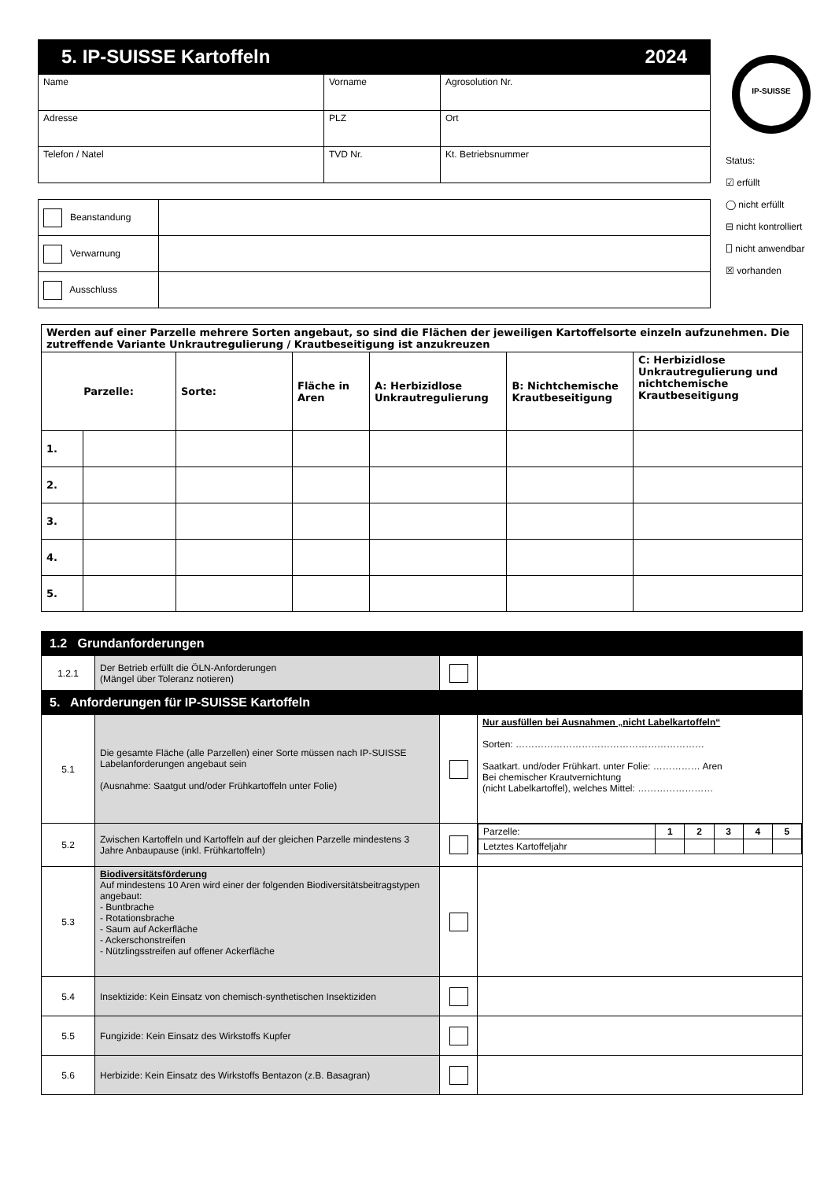5. IP-SUISSE Kartoffeln 2024
| Name | Vorname | | Agrosolution Nr. |
| Adresse | PLZ | Ort | |
| Telefon / Natel | TVD Nr. | | Kt. Betriebsnummer |
| Beanstandung | |
| Verwarnung | |
| Ausschluss | |
IP-SUISSE
Status:
☑ erfüllt
◯ nicht erfüllt
⊟ nicht kontrolliert
⎕ nicht anwendbar
☒ vorhanden
| Werden auf einer Parzelle mehrere Sorten angebaut, so sind die Flächen der jeweiligen Kartoffelsorte einzeln aufzunehmen. Die zutreffende Variante Unkrautregulierung / Krautbeseitigung ist anzukreuzen | | | | | | |
| Parzelle: | | Sorte: | Fläche in Aren | A: Herbizidlose Unkrautregulierung | B: Nichtchemische Krautbeseitigung | C: Herbizidlose Unkrautregulierung und nichtchemische Krautbeseitigung |
| 1. | | | | | | |
| 2. | | | | | | |
| 3. | | | | | | |
| 4. | | | | | | |
| 5. | | | | | | |
| 1.2 Grundanforderungen | | | |
| 1.2.1 | Der Betrieb erfüllt die ÖLN-Anforderungen (Mängel über Toleranz notieren) | | |
| 5. Anforderungen für IP-SUISSE Kartoffeln | | | |
| 5.1 | Die gesamte Fläche (alle Parzellen) einer Sorte müssen nach IP-SUISSE Labelanforderungen angebaut sein (Ausnahme: Saatgut und/oder Frühkartoffeln unter Folie) | | Nur ausfüllen bei Ausnahmen „nicht Labelkartoffeln“ Sorten: …………………………………………………… Saatkart. und/oder Frühkart. unter Folie: …………… Aren Bei chemischer Krautvernichtung (nicht Labelkartoffel), welches Mittel: …………………… |
| 5.2 | Zwischen Kartoffeln und Kartoffeln auf der gleichen Parzelle mindestens 3 Jahre Anbaupause (inkl. Frühkartoffeln) | | / Parzelle: / 1 / 2 / 3 / 4 / 5 / / Letztes Kartoffeljahr / / / / / / |
| 5.3 | Biodiversitätsförderung Auf mindestens 10 Aren wird einer der folgenden Biodiversitätsbeitragstypen angebaut: - Buntbrache - Rotationsbrache - Saum auf Ackerfläche - Ackerschonstreifen - Nützlingsstreifen auf offener Ackerfläche | | |
| 5.4 | Insektizide: Kein Einsatz von chemisch-synthetischen Insektiziden | | |
| 5.5 | Fungizide: Kein Einsatz des Wirkstoffs Kupfer | | |
| 5.6 | Herbizide: Kein Einsatz des Wirkstoffs Bentazon (z.B. Basagran) | | |